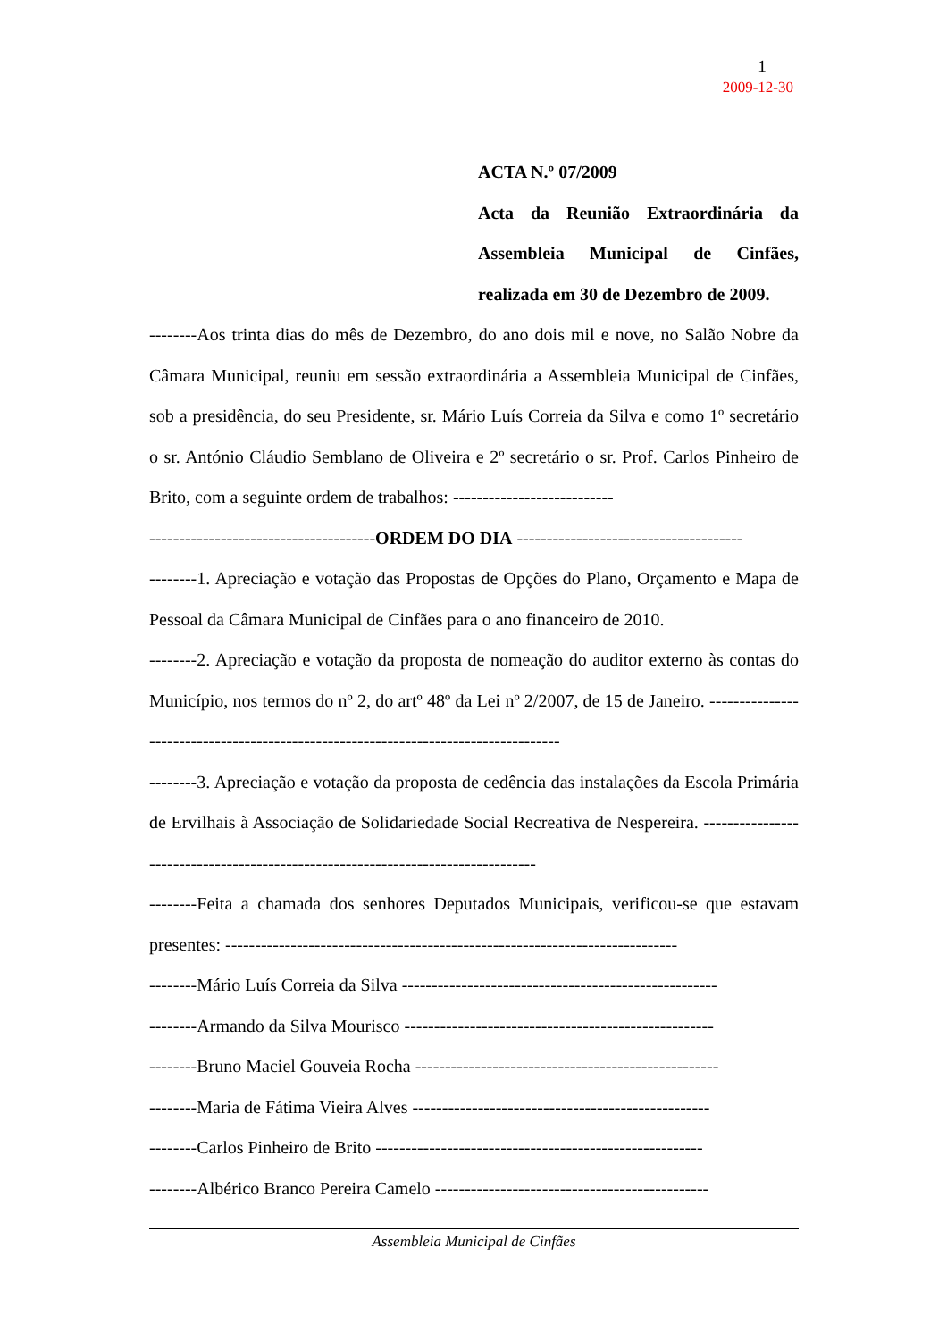1
2009-12-30
ACTA N.º 07/2009
Acta da Reunião Extraordinária da Assembleia Municipal de Cinfães, realizada em 30 de Dezembro de 2009.
--------Aos trinta dias do mês de Dezembro, do ano dois mil e nove, no Salão Nobre da Câmara Municipal, reuniu em sessão extraordinária a Assembleia Municipal de Cinfães, sob a presidência, do seu Presidente, sr. Mário Luís Correia da Silva e como 1º secretário o sr. António Cláudio Semblano de Oliveira e 2º secretário o sr. Prof. Carlos Pinheiro de Brito, com a seguinte ordem de trabalhos: ---------------------------
--------------------------------------ORDEM DO DIA --------------------------------------
--------1. Apreciação e votação das Propostas de Opções do Plano, Orçamento e Mapa de Pessoal da Câmara Municipal de Cinfães para o ano financeiro de 2010.
--------2. Apreciação e votação da proposta de nomeação do auditor externo às contas do Município, nos termos do nº 2, do artº 48º da Lei nº 2/2007, de 15 de Janeiro. ------------------------------------------------------------------------------------
--------3. Apreciação e votação da proposta de cedência das instalações da Escola Primária de Ervilhais à Associação de Solidariedade Social Recreativa de Nespereira. ---------------------------------------------------------------------------------
--------Feita a chamada dos senhores Deputados Municipais, verificou-se que estavam presentes: ----------------------------------------------------------------------------
--------Mário Luís Correia da Silva -----------------------------------------------------
--------Armando da Silva Mourisco ----------------------------------------------------
--------Bruno Maciel Gouveia Rocha ---------------------------------------------------
--------Maria de Fátima Vieira Alves --------------------------------------------------
--------Carlos Pinheiro de Brito -------------------------------------------------------
--------Albérico Branco Pereira Camelo ----------------------------------------------
Assembleia Municipal de Cinfães